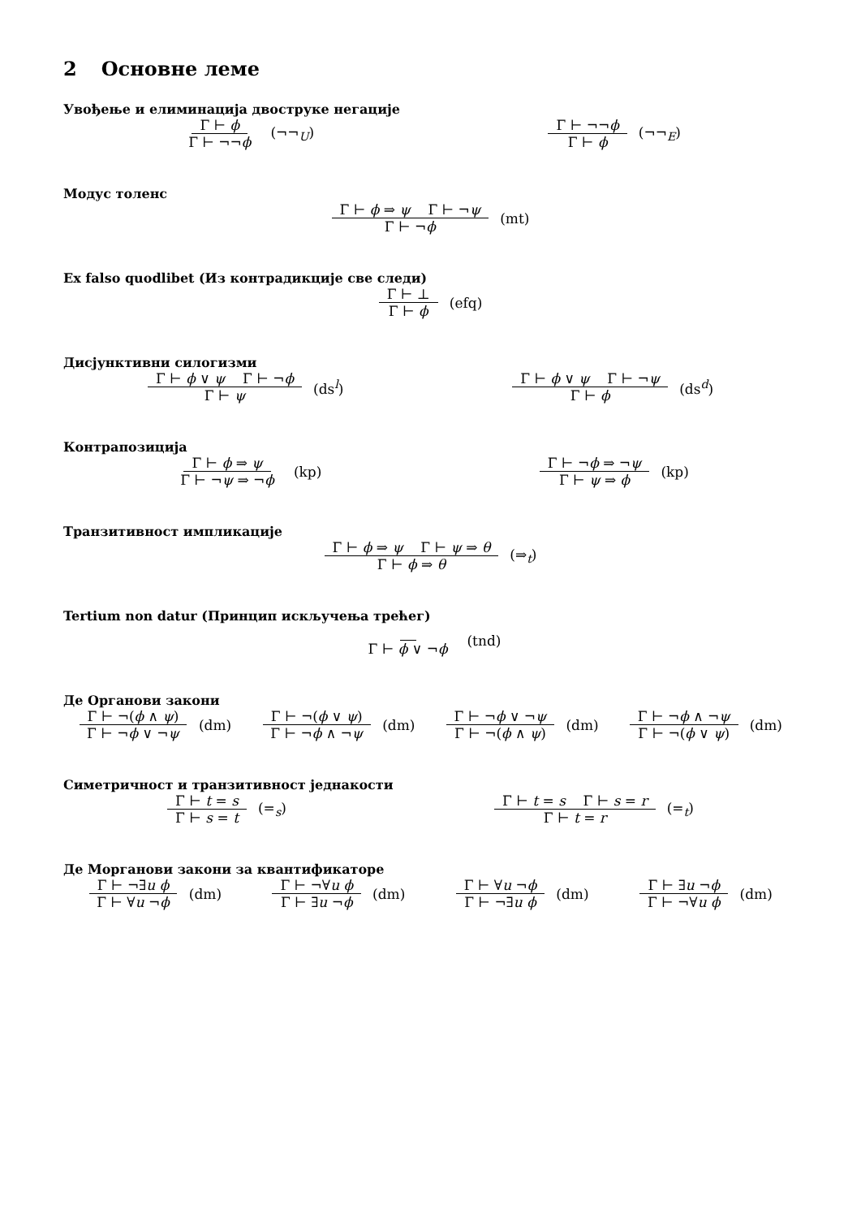2 Основне леме
Увођење и елиминација двоструке негације
Γ ⊢ ϕ
Γ ⊢ ¬¬ϕ
(¬¬<sub>U</sub>)
Γ ⊢ ¬¬ϕ
Γ ⊢ ϕ
(¬¬<sub>E</sub>)
Модус толенс
Γ ⊢ ϕ ⇒ ψ Γ ⊢ ¬ψ
Γ ⊢ ¬ϕ
(mt)
Ex falso quodlibet (Из контрадикције све следи)
Γ ⊢ ⊥
Γ ⊢ ϕ
(efq)
Дисјунктивни силогизми
Γ ⊢ ϕ ∨ ψ Γ ⊢ ¬ϕ
Γ ⊢ ψ
(ds<sup>l</sup>)
Γ ⊢ ϕ ∨ ψ Γ ⊢ ¬ψ
Γ ⊢ ϕ
(ds<sup>d</sup>)
Контрапозиција
Γ ⊢ ϕ ⇒ ψ
Γ ⊢ ¬ψ ⇒ ¬ϕ
(kp)
Γ ⊢ ¬ϕ ⇒ ¬ψ
Γ ⊢ ψ ⇒ ϕ
(kp)
Транзитивност импликације
Γ ⊢ ϕ ⇒ ψ Γ ⊢ ψ ⇒ θ
Γ ⊢ ϕ ⇒ θ
(⇒<sub>t</sub>)
Tertium non datur (Принцип искључења трећег)
Γ ⊢ ϕ ∨ ¬ϕ (tnd)
Де Органови закони
Γ ⊢ ¬(ϕ ∧ ψ)
Γ ⊢ ¬ϕ ∨ ¬ψ
(dm)
Γ ⊢ ¬(ϕ ∨ ψ)
Γ ⊢ ¬ϕ ∧ ¬ψ
(dm)
Γ ⊢ ¬ϕ ∨ ¬ψ
Γ ⊢ ¬(ϕ ∧ ψ)
(dm)
Γ ⊢ ¬ϕ ∧ ¬ψ
Γ ⊢ ¬(ϕ ∨ ψ)
(dm)
Симетричност и транзитивност једнакости
Γ ⊢ t = s
Γ ⊢ s = t
(=<sub>s</sub>)
Γ ⊢ t = s Γ ⊢ s = r
Γ ⊢ t = r
(=<sub>t</sub>)
Де Морганови закони за квантификаторе
Γ ⊢ ¬∃u ϕ
Γ ⊢ ∀u ¬ϕ
(dm)
Γ ⊢ ¬∀u ϕ
Γ ⊢ ∃u ¬ϕ
(dm)
Γ ⊢ ∀u ¬ϕ
Γ ⊢ ¬∃u ϕ
(dm)
Γ ⊢ ∃u ¬ϕ
Γ ⊢ ¬∀u ϕ
(dm)